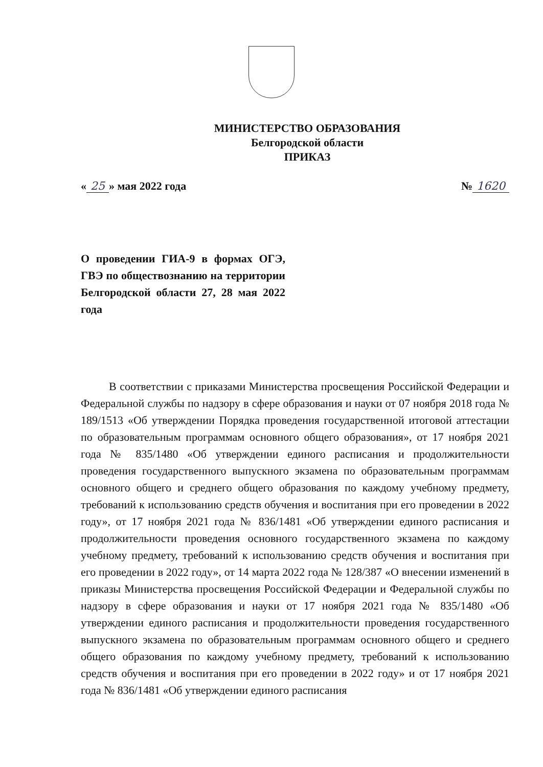МИНИСТЕРСТВО ОБРАЗОВАНИЯ
Белгородской области
ПРИКАЗ
« 25 » мая 2022 года № 1620
О проведении ГИА-9 в формах ОГЭ, ГВЭ по обществознанию на территории Белгородской области 27, 28 мая 2022 года
   В соответствии с приказами Министерства просвещения Российской Федерации и Федеральной службы по надзору в сфере образования и науки от 07 ноября 2018 года № 189/1513 «Об утверждении Порядка проведения государственной итоговой аттестации по образовательным программам основного общего образования», от 17 ноября 2021 года № 835/1480 «Об утверждении единого расписания и продолжительности проведения государственного выпускного экзамена по образовательным программам основного общего и среднего общего образования по каждому учебному предмету, требований к использованию средств обучения и воспитания при его проведении в 2022 году», от 17 ноября 2021 года № 836/1481 «Об утверждении единого расписания и продолжительности проведения основного государственного экзамена по каждому учебному предмету, требований к использованию средств обучения и воспитания при его проведении в 2022 году», от 14 марта 2022 года № 128/387 «О внесении изменений в приказы Министерства просвещения Российской Федерации и Федеральной службы по надзору в сфере образования и науки от 17 ноября 2021 года № 835/1480 «Об утверждении единого расписания и продолжительности проведения государственного выпускного экзамена по образовательным программам основного общего и среднего общего образования по каждому учебному предмету, требований к использованию средств обучения и воспитания при его проведении в 2022 году» и от 17 ноября 2021 года № 836/1481 «Об утверждении единого расписания